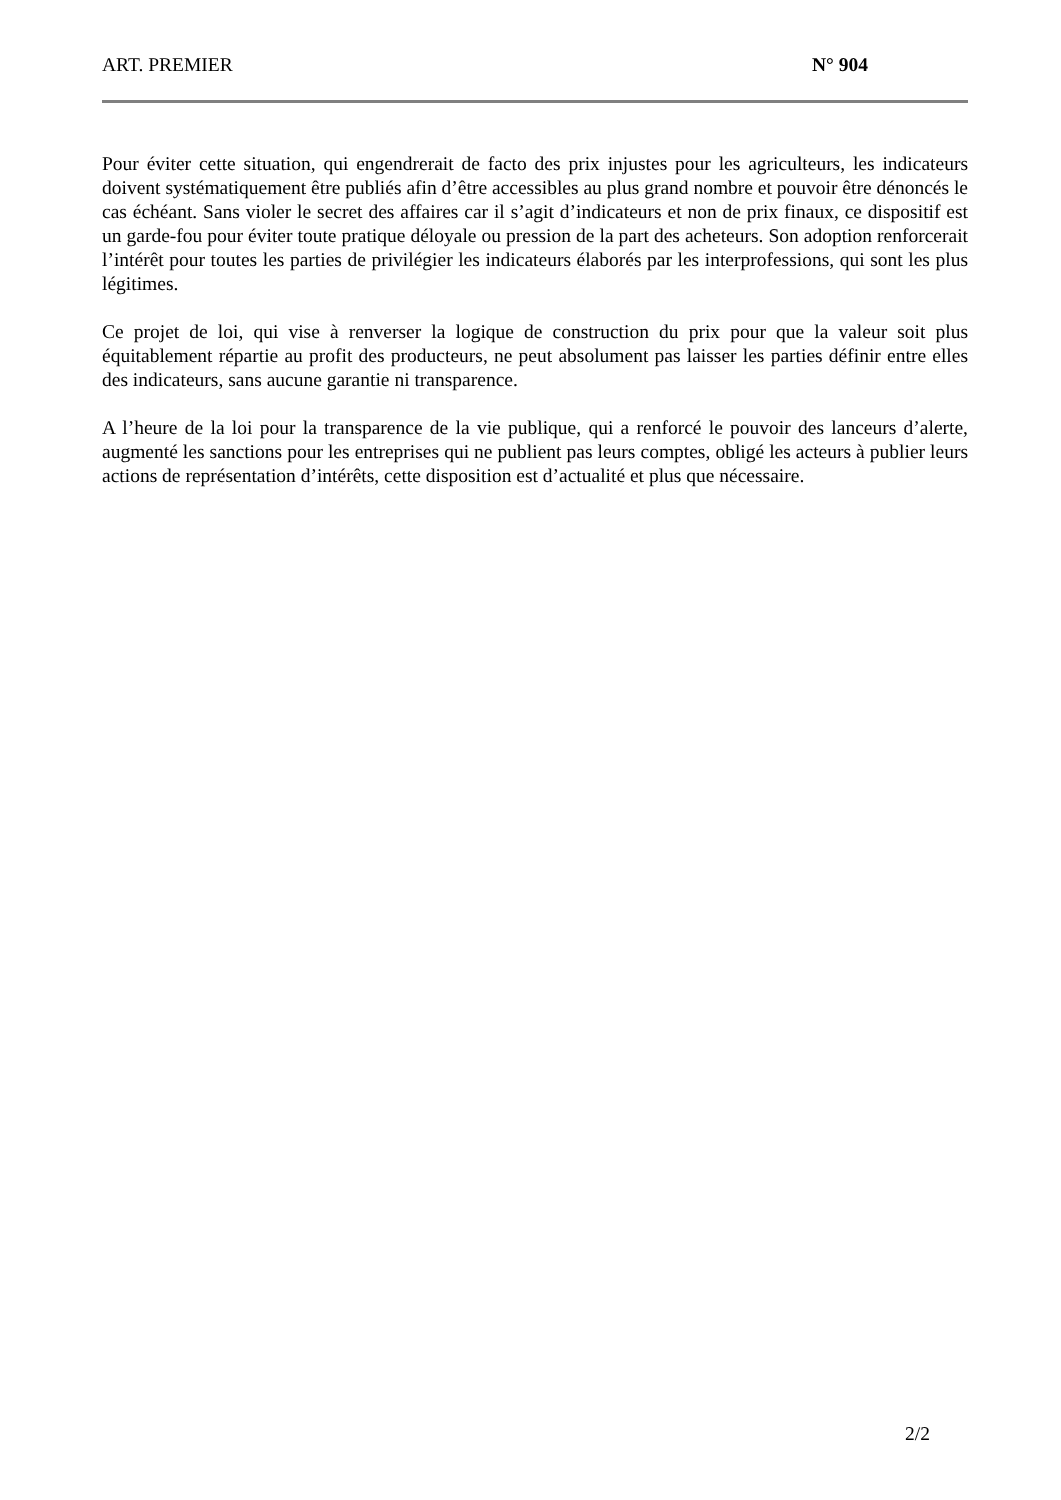ART. PREMIER N° 904
Pour éviter cette situation, qui engendrerait de facto des prix injustes pour les agriculteurs, les indicateurs doivent systématiquement être publiés afin d’être accessibles au plus grand nombre et pouvoir être dénoncés le cas échéant. Sans violer le secret des affaires car il s’agit d’indicateurs et non de prix finaux, ce dispositif est un garde-fou pour éviter toute pratique déloyale ou pression de la part des acheteurs. Son adoption renforcerait l’intérêt pour toutes les parties de privilégier les indicateurs élaborés par les interprofessions, qui sont les plus légitimes.
Ce projet de loi, qui vise à renverser la logique de construction du prix pour que la valeur soit plus équitablement répartie au profit des producteurs, ne peut absolument pas laisser les parties définir entre elles des indicateurs, sans aucune garantie ni transparence.
A l’heure de la loi pour la transparence de la vie publique, qui a renforcé le pouvoir des lanceurs d’alerte, augmenté les sanctions pour les entreprises qui ne publient pas leurs comptes, obligé les acteurs à publier leurs actions de représentation d’intérêts, cette disposition est d’actualité et plus que nécessaire.
2/2